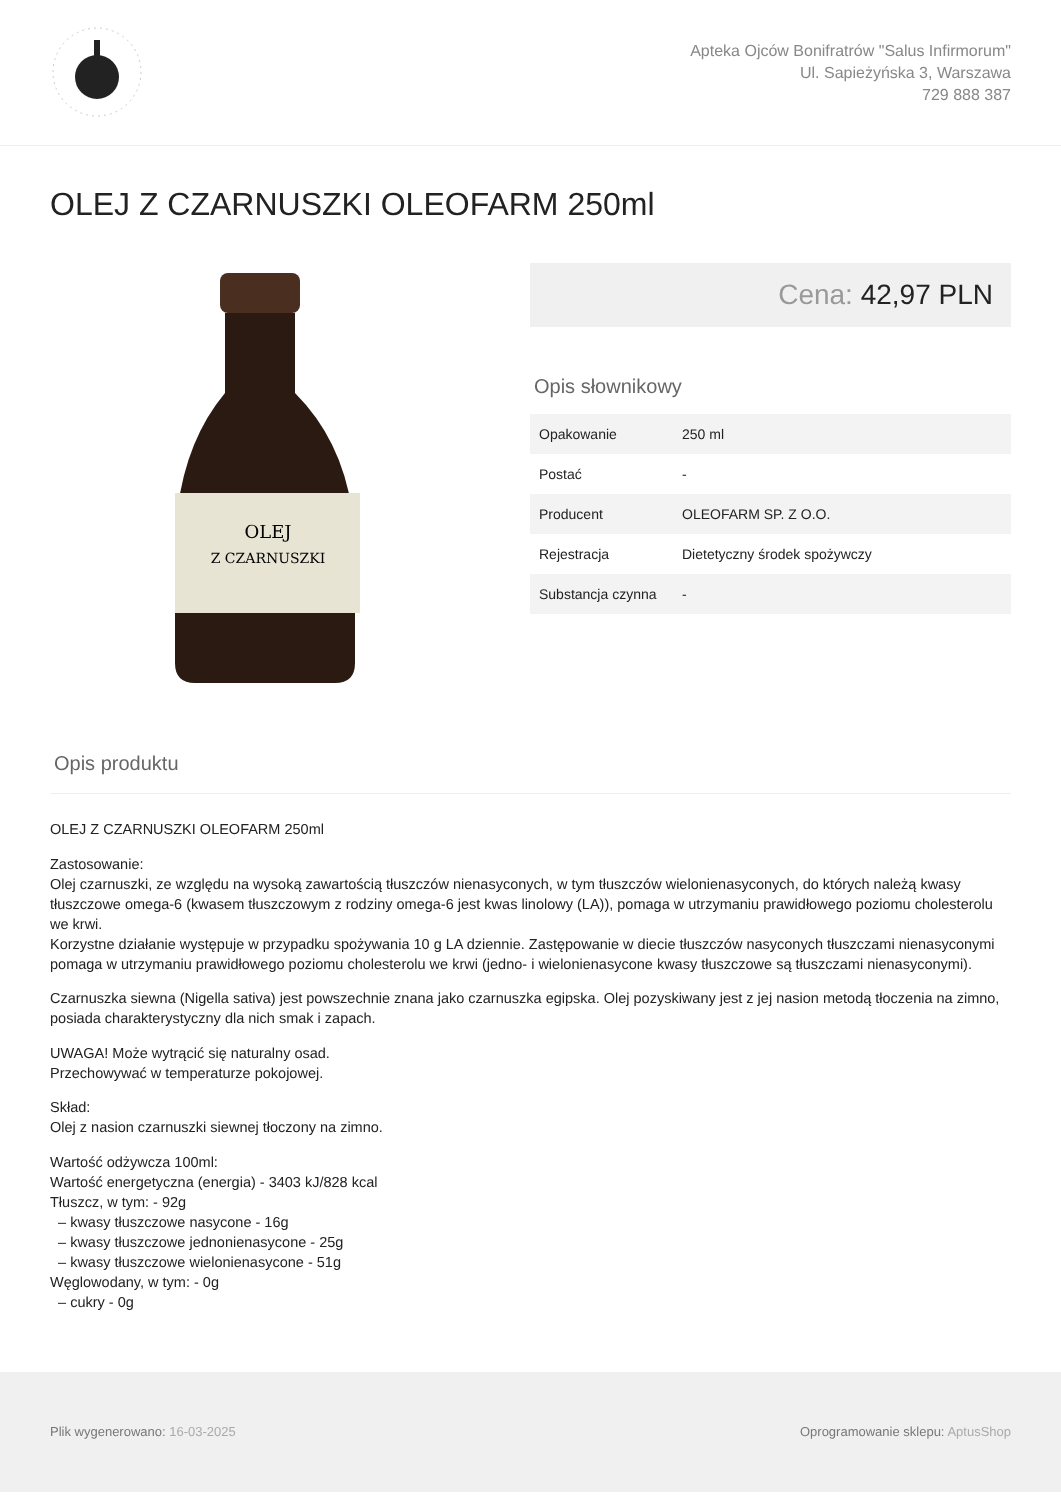Apteka Ojców Bonifratrów "Salus Infirmorum"
Ul. Sapieżyńska 3, Warszawa
729 888 387
OLEJ Z CZARNUSZKI OLEOFARM 250ml
OLEJ
Z CZARNUSZKI
Cena: 42,97 PLN
Opis słownikowy
| Opakowanie | 250 ml |
| Postać | - |
| Producent | OLEOFARM SP. Z O.O. |
| Rejestracja | Dietetyczny środek spożywczy |
| Substancja czynna | - |
Opis produktu
OLEJ Z CZARNUSZKI OLEOFARM 250ml
Zastosowanie:
Olej czarnuszki, ze względu na wysoką zawartością tłuszczów nienasyconych, w tym tłuszczów wielonienasyconych, do których należą kwasy tłuszczowe omega-6 (kwasem tłuszczowym z rodziny omega-6 jest kwas linolowy (LA)), pomaga w utrzymaniu prawidłowego poziomu cholesterolu we krwi.
Korzystne działanie występuje w przypadku spożywania 10 g LA dziennie. Zastępowanie w diecie tłuszczów nasyconych tłuszczami nienasyconymi pomaga w utrzymaniu prawidłowego poziomu cholesterolu we krwi (jedno- i wielonienasycone kwasy tłuszczowe są tłuszczami nienasyconymi).
Czarnuszka siewna (Nigella sativa) jest powszechnie znana jako czarnuszka egipska. Olej pozyskiwany jest z jej nasion metodą tłoczenia na zimno, posiada charakterystyczny dla nich smak i zapach.
UWAGA! Może wytrącić się naturalny osad.
Przechowywać w temperaturze pokojowej.
Skład:
Olej z nasion czarnuszki siewnej tłoczony na zimno.
Wartość odżywcza 100ml:
Wartość energetyczna (energia) - 3403 kJ/828 kcal
Tłuszcz, w tym: - 92g
– kwasy tłuszczowe nasycone - 16g
– kwasy tłuszczowe jednonienasycone - 25g
– kwasy tłuszczowe wielonienasycone - 51g
Węglowodany, w tym: - 0g
– cukry - 0g
Plik wygenerowano: 16-03-2025
Oprogramowanie sklepu: AptusShop